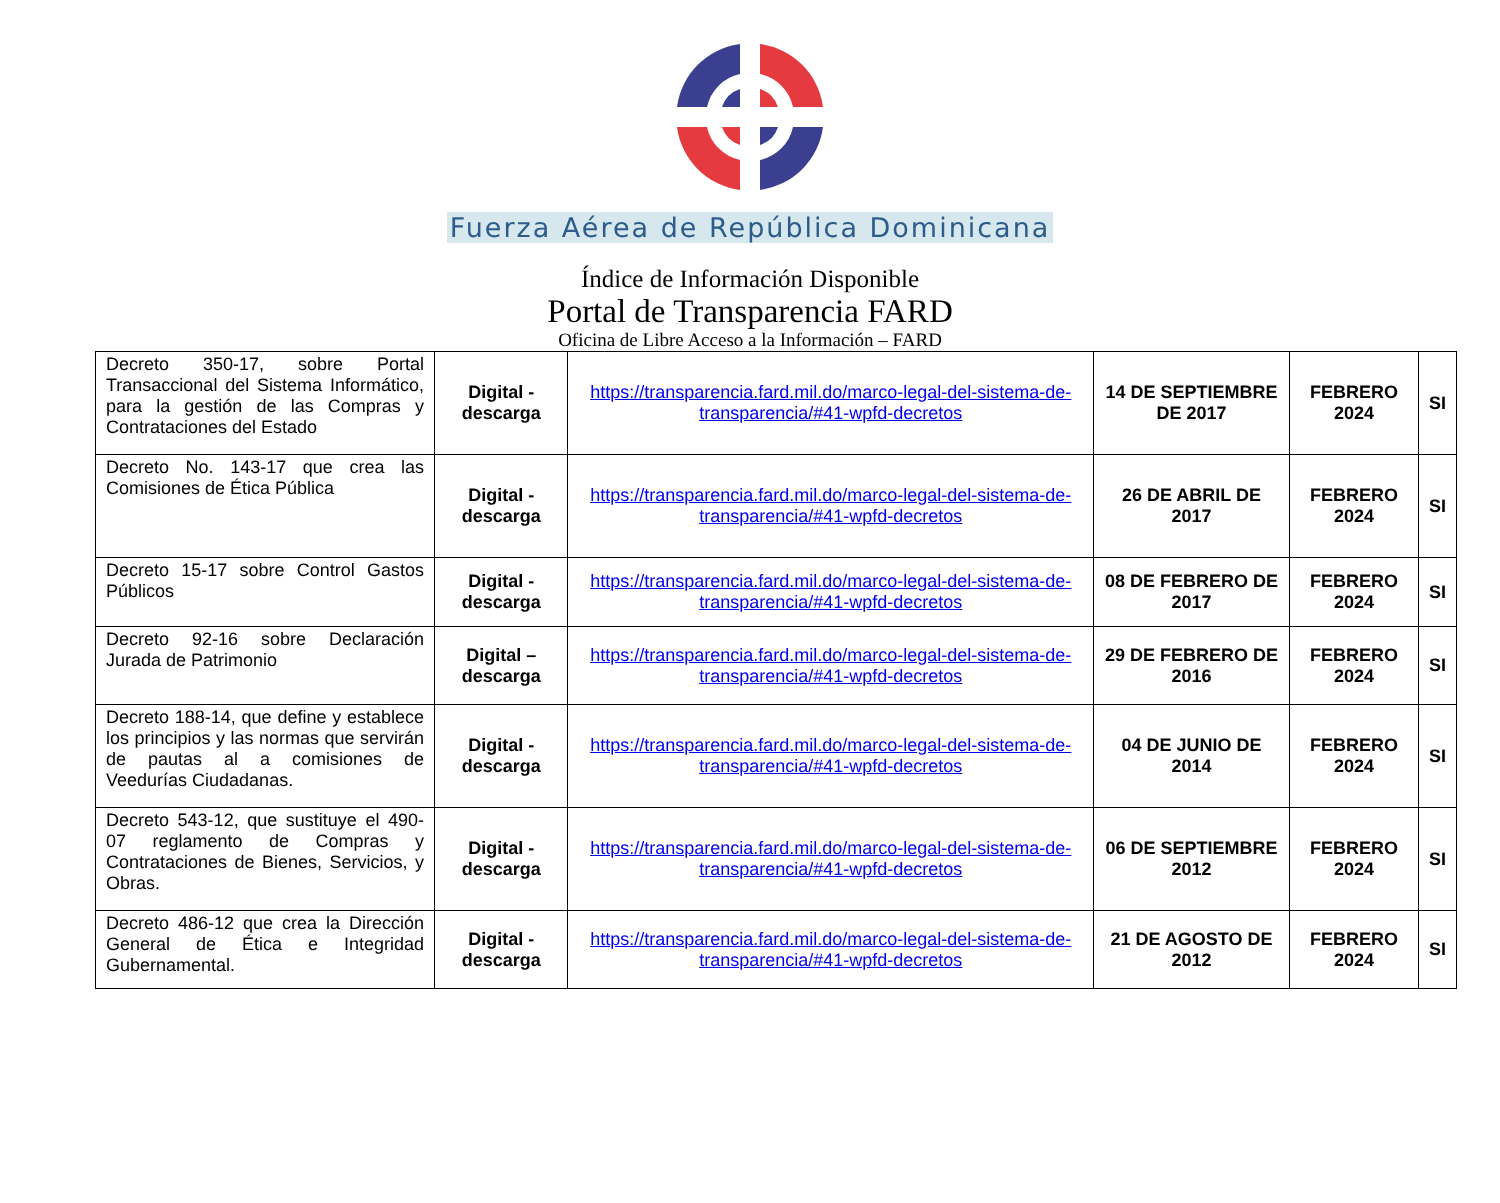Fuerza Aérea de República Dominicana
Índice de Información Disponible
Portal de Transparencia FARD
Oficina de Libre Acceso a la Información – FARD
| Decreto 350-17, sobre Portal Transaccional del Sistema Informático, para la gestión de las Compras y Contrataciones del Estado | Digital - descarga | https://transparencia.fard.mil.do/marco-legal-del-sistema-de-transparencia/#41-wpfd-decretos | 14 DE SEPTIEMBRE DE 2017 | FEBRERO 2024 | SI |
| Decreto No. 143-17 que crea las Comisiones de Ética Pública | Digital - descarga | https://transparencia.fard.mil.do/marco-legal-del-sistema-de-transparencia/#41-wpfd-decretos | 26 DE ABRIL DE 2017 | FEBRERO 2024 | SI |
| Decreto 15-17 sobre Control Gastos Públicos | Digital - descarga | https://transparencia.fard.mil.do/marco-legal-del-sistema-de-transparencia/#41-wpfd-decretos | 08 DE FEBRERO DE 2017 | FEBRERO 2024 | SI |
| Decreto 92-16 sobre Declaración Jurada de Patrimonio | Digital – descarga | https://transparencia.fard.mil.do/marco-legal-del-sistema-de-transparencia/#41-wpfd-decretos | 29 DE FEBRERO DE 2016 | FEBRERO 2024 | SI |
| Decreto 188-14, que define y establece los principios y las normas que servirán de pautas al a comisiones de Veedurías Ciudadanas. | Digital - descarga | https://transparencia.fard.mil.do/marco-legal-del-sistema-de-transparencia/#41-wpfd-decretos | 04 DE JUNIO DE 2014 | FEBRERO 2024 | SI |
| Decreto 543-12, que sustituye el 490-07 reglamento de Compras y Contrataciones de Bienes, Servicios, y Obras. | Digital - descarga | https://transparencia.fard.mil.do/marco-legal-del-sistema-de-transparencia/#41-wpfd-decretos | 06 DE SEPTIEMBRE 2012 | FEBRERO 2024 | SI |
| Decreto 486-12 que crea la Dirección General de Ética e Integridad Gubernamental. | Digital - descarga | https://transparencia.fard.mil.do/marco-legal-del-sistema-de-transparencia/#41-wpfd-decretos | 21 DE AGOSTO DE 2012 | FEBRERO 2024 | SI |